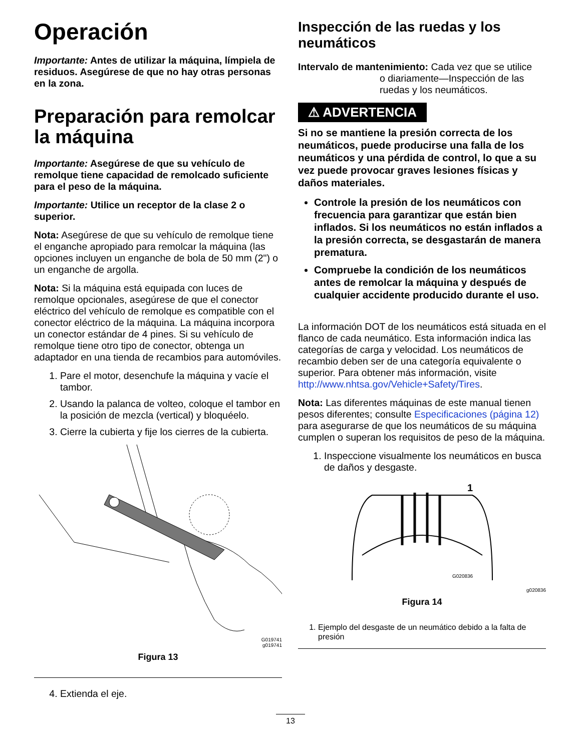Operación
Importante: Antes de utilizar la máquina, límpiela de residuos. Asegúrese de que no hay otras personas en la zona.
Preparación para remolcar la máquina
Importante: Asegúrese de que su vehículo de remolque tiene capacidad de remolcado suficiente para el peso de la máquina.
Importante: Utilice un receptor de la clase 2 o superior.
Nota: Asegúrese de que su vehículo de remolque tiene el enganche apropiado para remolcar la máquina (las opciones incluyen un enganche de bola de 50 mm (2") o un enganche de argolla.
Nota: Si la máquina está equipada con luces de remolque opcionales, asegúrese de que el conector eléctrico del vehículo de remolque es compatible con el conector eléctrico de la máquina. La máquina incorpora un conector estándar de 4 pines. Si su vehículo de remolque tiene otro tipo de conector, obtenga un adaptador en una tienda de recambios para automóviles.
1. Pare el motor, desenchufe la máquina y vacíe el tambor.
2. Usando la palanca de volteo, coloque el tambor en la posición de mezcla (vertical) y bloquéelo.
3. Cierre la cubierta y fije los cierres de la cubierta.
G019741
g019741
Figura 13
4. Extienda el eje.
Inspección de las ruedas y los neumáticos
Intervalo de mantenimiento: Cada vez que se utilice
o diariamente—Inspección de las ruedas y los neumáticos.
⚠ ADVERTENCIA
Si no se mantiene la presión correcta de los neumáticos, puede producirse una falla de los neumáticos y una pérdida de control, lo que a su vez puede provocar graves lesiones físicas y daños materiales.
Controle la presión de los neumáticos con frecuencia para garantizar que están bien inflados. Si los neumáticos no están inflados a la presión correcta, se desgastarán de manera prematura.
Compruebe la condición de los neumáticos antes de remolcar la máquina y después de cualquier accidente producido durante el uso.
La información DOT de los neumáticos está situada en el flanco de cada neumático. Esta información indica las categorías de carga y velocidad. Los neumáticos de recambio deben ser de una categoría equivalente o superior. Para obtener más información, visite http://www.nhtsa.gov/Vehicle+Safety/Tires.
Nota: Las diferentes máquinas de este manual tienen pesos diferentes; consulte Especificaciones (página 12) para asegurarse de que los neumáticos de su máquina cumplen o superan los requisitos de peso de la máquina.
1. Inspeccione visualmente los neumáticos en busca de daños y desgaste.
1
G020836
g020836
Figura 14
1. Ejemplo del desgaste de un neumático debido a la falta de presión
13